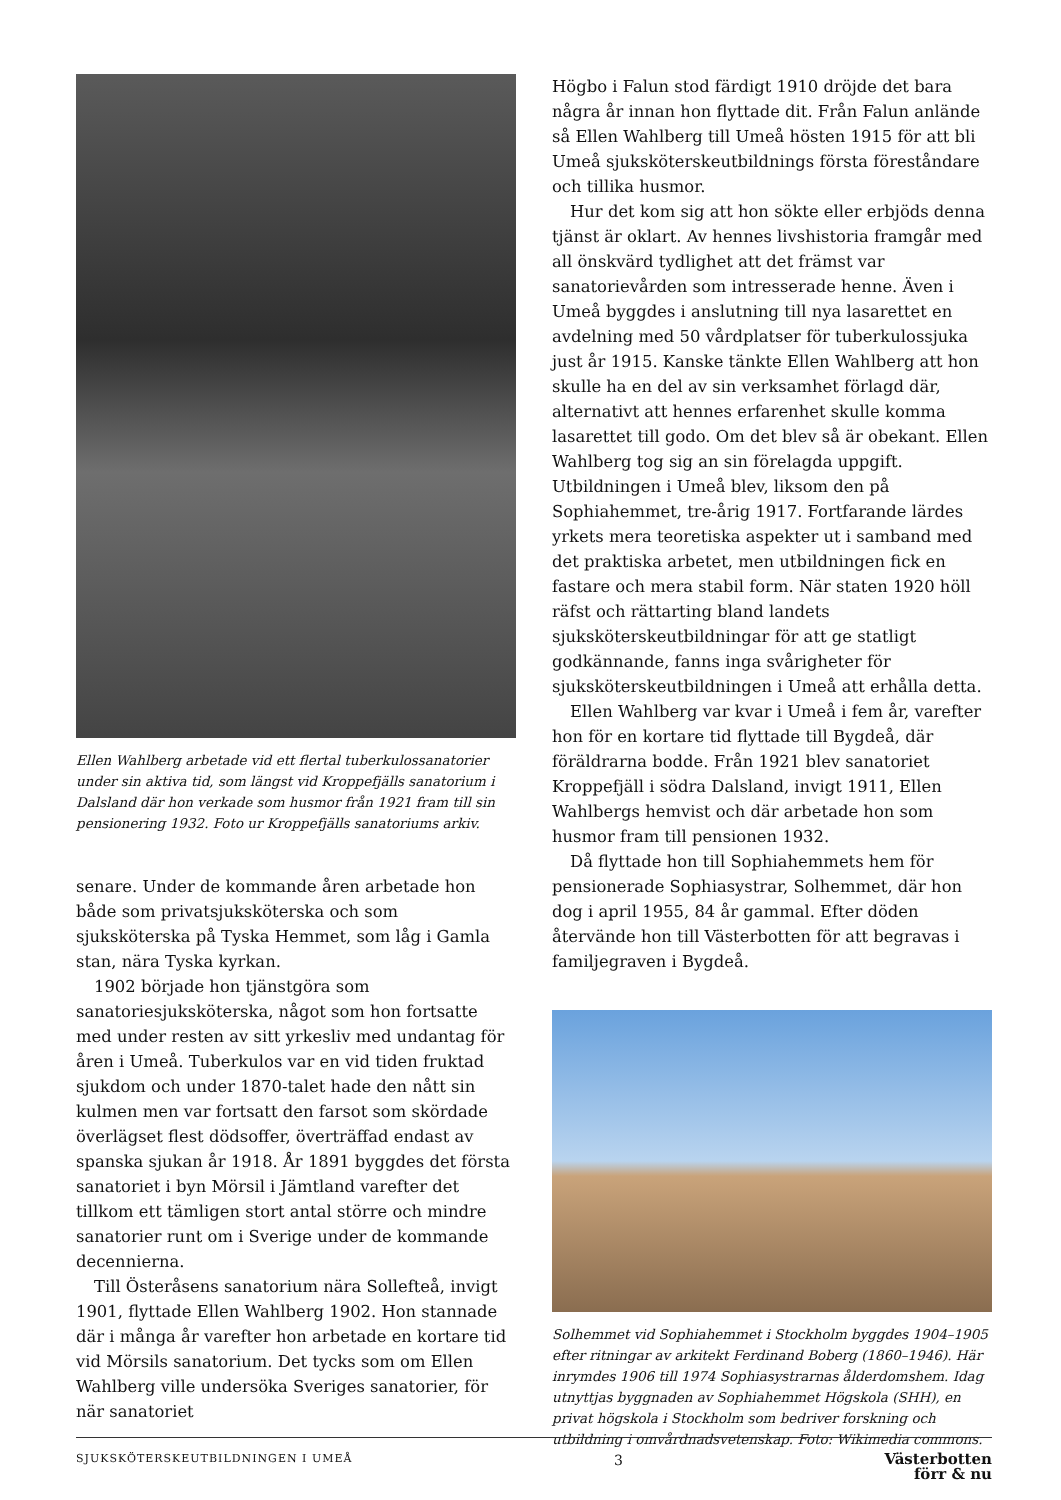Ellen Wahlberg arbetade vid ett flertal tuberkulossanatorier under sin aktiva tid, som längst vid Kroppefjälls sanatorium i Dalsland där hon verkade som husmor från 1921 fram till sin pensionering 1932. Foto ur Kroppefjälls sanatoriums arkiv.
senare. Under de kommande åren arbetade hon både som privatsjuksköterska och som sjuksköterska på Tyska Hemmet, som låg i Gamla stan, nära Tyska kyrkan.
1902 började hon tjänstgöra som sanatoriesjuksköterska, något som hon fortsatte med under resten av sitt yrkesliv med undantag för åren i Umeå. Tuberkulos var en vid tiden fruktad sjukdom och under 1870-talet hade den nått sin kulmen men var fortsatt den farsot som skördade överlägset flest dödsoffer, överträffad endast av spanska sjukan år 1918. År 1891 byggdes det första sanatoriet i byn Mörsil i Jämtland varefter det tillkom ett tämligen stort antal större och mindre sanatorier runt om i Sverige under de kommande decennierna.
Till Österåsens sanatorium nära Sollefteå, invigt 1901, flyttade Ellen Wahlberg 1902. Hon stannade där i många år varefter hon arbetade en kortare tid vid Mörsils sanatorium. Det tycks som om Ellen Wahlberg ville undersöka Sveriges sanatorier, för när sanatoriet
Högbo i Falun stod färdigt 1910 dröjde det bara några år innan hon flyttade dit. Från Falun anlände så Ellen Wahlberg till Umeå hösten 1915 för att bli Umeå sjuksköterskeutbildnings första föreståndare och tillika husmor.
Hur det kom sig att hon sökte eller erbjöds denna tjänst är oklart. Av hennes livshistoria framgår med all önskvärd tydlighet att det främst var sanatorievården som intresserade henne. Även i Umeå byggdes i anslutning till nya lasarettet en avdelning med 50 vårdplatser för tuberkulossjuka just år 1915. Kanske tänkte Ellen Wahlberg att hon skulle ha en del av sin verksamhet förlagd där, alternativt att hennes erfarenhet skulle komma lasarettet till godo. Om det blev så är obekant. Ellen Wahlberg tog sig an sin förelagda uppgift. Utbildningen i Umeå blev, liksom den på Sophiahemmet, tre-årig 1917. Fortfarande lärdes yrkets mera teoretiska aspekter ut i samband med det praktiska arbetet, men utbildningen fick en fastare och mera stabil form. När staten 1920 höll räfst och rättarting bland landets sjuksköterskeutbildningar för att ge statligt godkännande, fanns inga svårigheter för sjuksköterskeutbildningen i Umeå att erhålla detta.
Ellen Wahlberg var kvar i Umeå i fem år, varefter hon för en kortare tid flyttade till Bygdeå, där föräldrarna bodde. Från 1921 blev sanatoriet Kroppefjäll i södra Dalsland, invigt 1911, Ellen Wahlbergs hemvist och där arbetade hon som husmor fram till pensionen 1932.
Då flyttade hon till Sophiahemmets hem för pensionerade Sophiasystrar, Solhemmet, där hon dog i april 1955, 84 år gammal. Efter döden återvände hon till Västerbotten för att begravas i familjegraven i Bygdeå.
Solhemmet vid Sophiahemmet i Stockholm byggdes 1904–1905 efter ritningar av arkitekt Ferdinand Boberg (1860–1946). Här inrymdes 1906 till 1974 Sophiasystrarnas ålderdomshem. Idag utnyttjas byggnaden av Sophiahemmet Högskola (SHH), en privat högskola i Stockholm som bedriver forskning och utbildning i omvårdnadsvetenskap. Foto: Wikimedia commons.
SJUKSKÖTERSKEUTBILDNINGEN I UMEÅ 3 Västerbotten
förr & nu